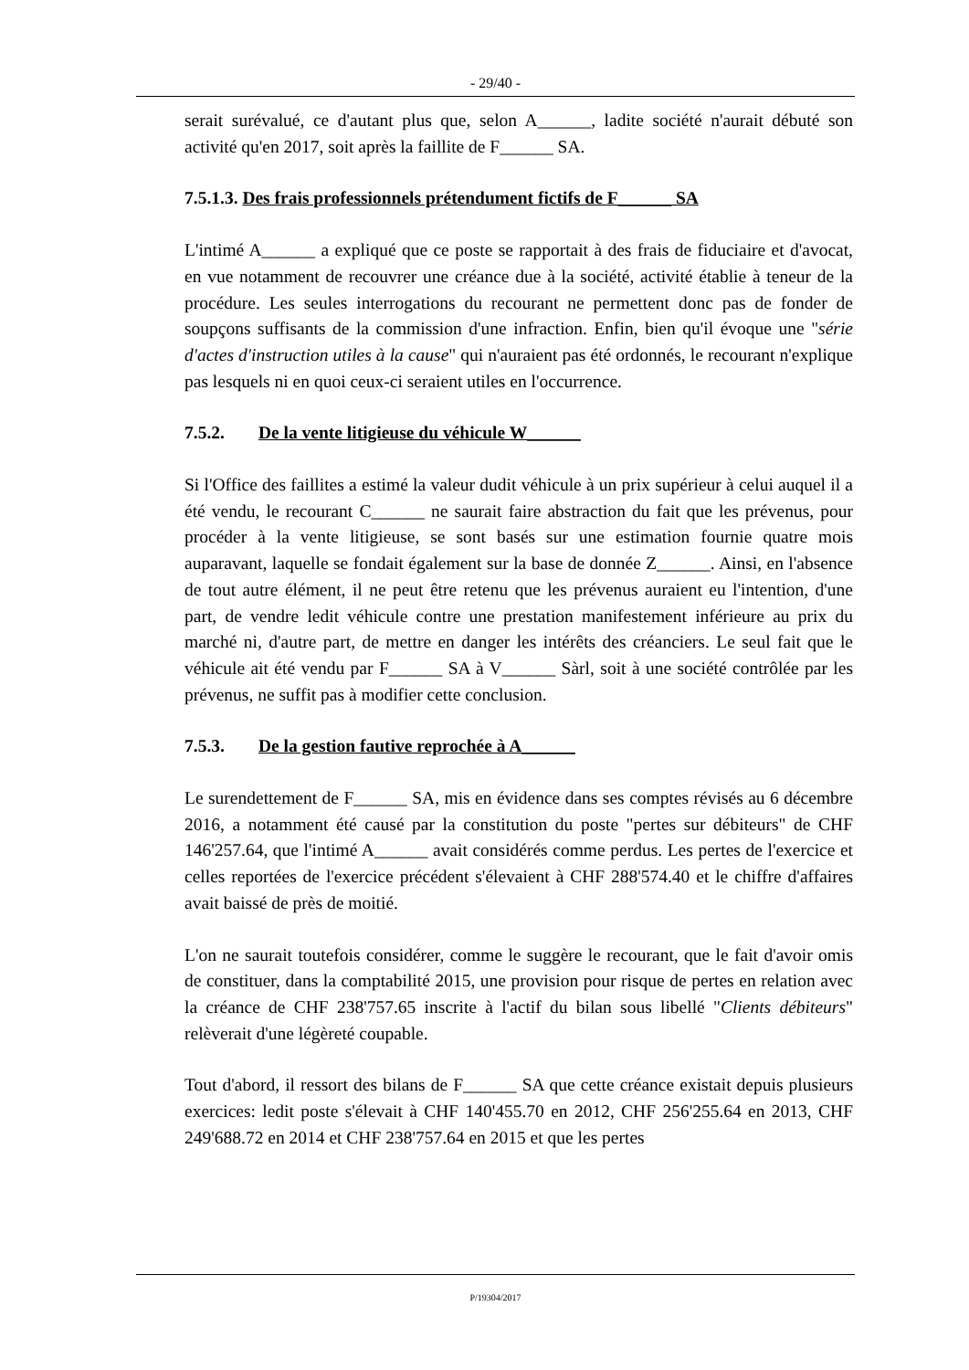- 29/40 -
serait surévalué, ce d'autant plus que, selon A______, ladite société n'aurait débuté son activité qu'en 2017, soit après la faillite de F______ SA.
7.5.1.3. Des frais professionnels prétendument fictifs de F______ SA
L'intimé A______ a expliqué que ce poste se rapportait à des frais de fiduciaire et d'avocat, en vue notamment de recouvrer une créance due à la société, activité établie à teneur de la procédure. Les seules interrogations du recourant ne permettent donc pas de fonder de soupçons suffisants de la commission d'une infraction. Enfin, bien qu'il évoque une "série d'actes d'instruction utiles à la cause" qui n'auraient pas été ordonnés, le recourant n'explique pas lesquels ni en quoi ceux-ci seraient utiles en l'occurrence.
7.5.2. De la vente litigieuse du véhicule W______
Si l'Office des faillites a estimé la valeur dudit véhicule à un prix supérieur à celui auquel il a été vendu, le recourant C______ ne saurait faire abstraction du fait que les prévenus, pour procéder à la vente litigieuse, se sont basés sur une estimation fournie quatre mois auparavant, laquelle se fondait également sur la base de donnée Z______. Ainsi, en l'absence de tout autre élément, il ne peut être retenu que les prévenus auraient eu l'intention, d'une part, de vendre ledit véhicule contre une prestation manifestement inférieure au prix du marché ni, d'autre part, de mettre en danger les intérêts des créanciers. Le seul fait que le véhicule ait été vendu par F______ SA à V______ Sàrl, soit à une société contrôlée par les prévenus, ne suffit pas à modifier cette conclusion.
7.5.3. De la gestion fautive reprochée à A______
Le surendettement de F______ SA, mis en évidence dans ses comptes révisés au 6 décembre 2016, a notamment été causé par la constitution du poste "pertes sur débiteurs" de CHF 146'257.64, que l'intimé A______ avait considérés comme perdus. Les pertes de l'exercice et celles reportées de l'exercice précédent s'élevaient à CHF 288'574.40 et le chiffre d'affaires avait baissé de près de moitié.
L'on ne saurait toutefois considérer, comme le suggère le recourant, que le fait d'avoir omis de constituer, dans la comptabilité 2015, une provision pour risque de pertes en relation avec la créance de CHF 238'757.65 inscrite à l'actif du bilan sous libellé "Clients débiteurs" relèverait d'une légèreté coupable.
Tout d'abord, il ressort des bilans de F______ SA que cette créance existait depuis plusieurs exercices: ledit poste s'élevait à CHF 140'455.70 en 2012, CHF 256'255.64 en 2013, CHF 249'688.72 en 2014 et CHF 238'757.64 en 2015 et que les pertes
P/19304/2017